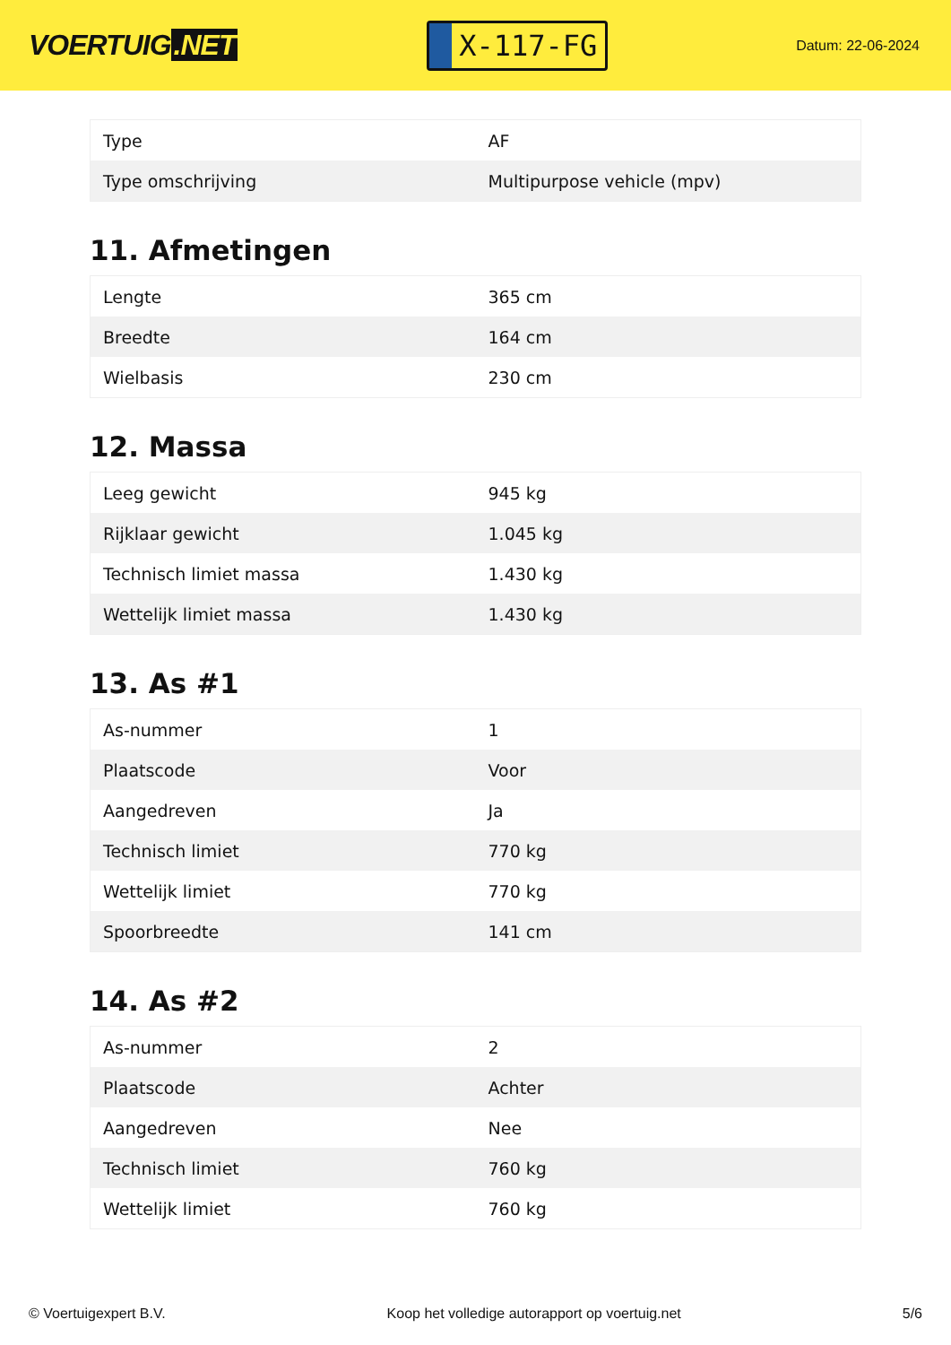VOERTUIG.NET
X-117-FG
Datum: 22-06-2024
| Type | AF |
| Type omschrijving | Multipurpose vehicle (mpv) |
11. Afmetingen
| Lengte | 365 cm |
| Breedte | 164 cm |
| Wielbasis | 230 cm |
12. Massa
| Leeg gewicht | 945 kg |
| Rijklaar gewicht | 1.045 kg |
| Technisch limiet massa | 1.430 kg |
| Wettelijk limiet massa | 1.430 kg |
13. As #1
| As-nummer | 1 |
| Plaatscode | Voor |
| Aangedreven | Ja |
| Technisch limiet | 770 kg |
| Wettelijk limiet | 770 kg |
| Spoorbreedte | 141 cm |
14. As #2
| As-nummer | 2 |
| Plaatscode | Achter |
| Aangedreven | Nee |
| Technisch limiet | 760 kg |
| Wettelijk limiet | 760 kg |
© Voertuigexpert B.V. Koop het volledige autorapport op voertuig.net 5/6